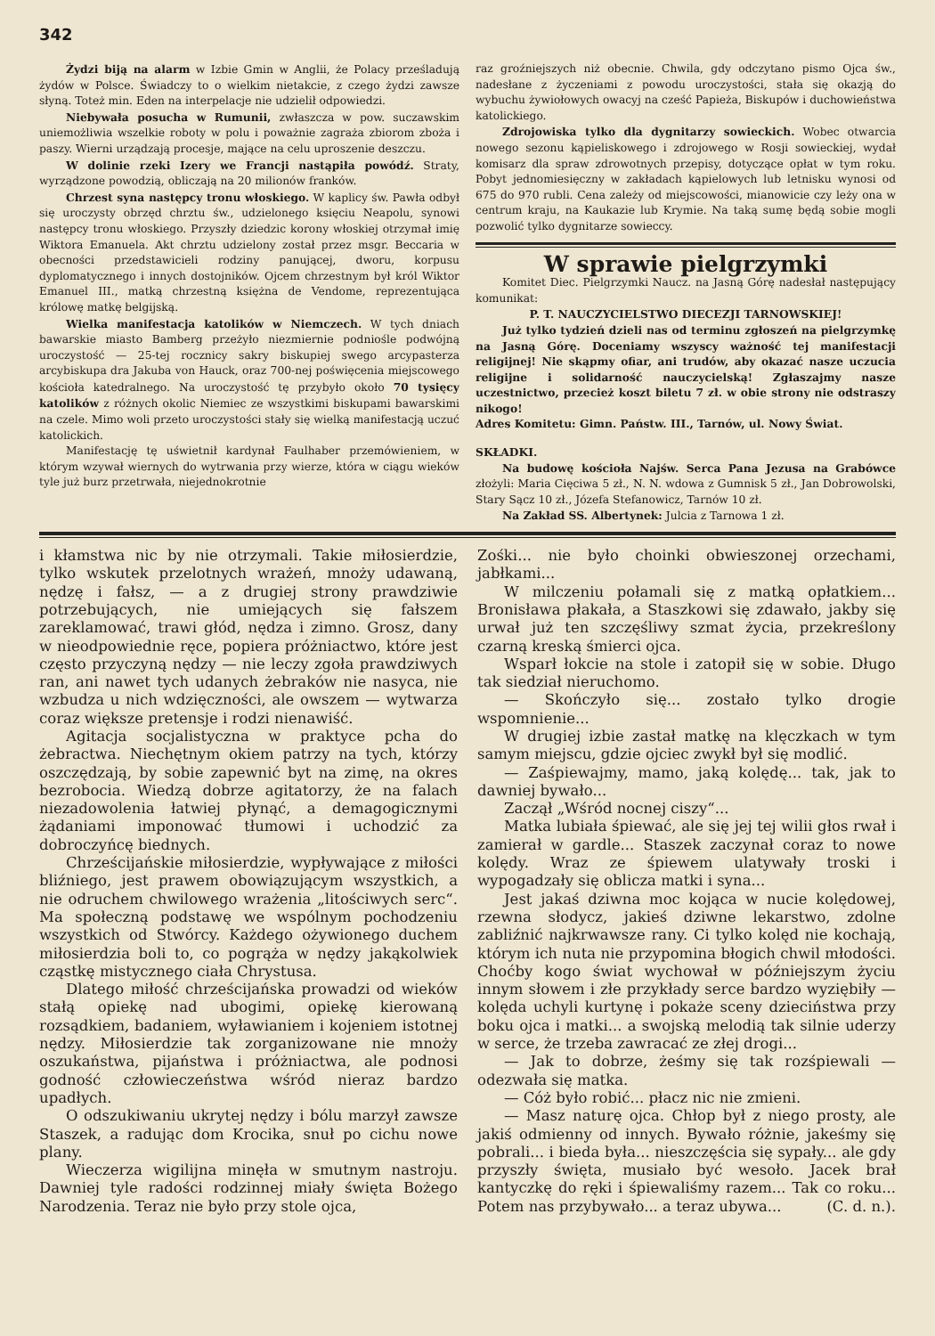342
Żydzi biją na alarm w Izbie Gmin w Anglii, że Polacy prześladują żydów w Polsce. Świadczy to o wielkim nietakcie, z czego żydzi zawsze słyną. Toteż min. Eden na interpelacje nie udzielił odpowiedzi.
Niebywała posucha w Rumunii, zwłaszcza w pow. suczawskim uniemożliwia wszelkie roboty w polu i poważnie zagraża zbiorom zboża i paszy. Wierni urządzają procesje, mające na celu uproszenie deszczu.
W dolinie rzeki Izery we Francji nastąpiła powódź. Straty, wyrządzone powodzią, obliczają na 20 milionów franków.
Chrzest syna następcy tronu włoskiego. W kaplicy św. Pawła odbył się uroczysty obrzęd chrztu św., udzielonego księciu Neapolu, synowi następcy tronu włoskiego. Przyszły dziedzic korony włoskiej otrzymał imię Wiktora Emanuela. Akt chrztu udzielony został przez msgr. Beccaria w obecności przedstawicieli rodziny panującej, dworu, korpusu dyplomatycznego i innych dostojników. Ojcem chrzestnym był król Wiktor Emanuel III., matką chrzestną księżna de Vendome, reprezentująca królowę matkę belgijską.
Wielka manifestacja katolików w Niemczech. W tych dniach bawarskie miasto Bamberg przeżyło niezmiernie podniośle podwójną uroczystość — 25-tej rocznicy sakry biskupiej swego arcypasterza arcybiskupa dra Jakuba von Hauck, oraz 700-nej poświęcenia miejscowego kościoła katedralnego. Na uroczystość tę przybyło około 70 tysięcy katolików z różnych okolic Niemiec ze wszystkimi biskupami bawarskimi na czele. Mimo woli przeto uroczystości stały się wielką manifestacją uczuć katolickich.
Manifestację tę uświetnił kardynał Faulhaber przemówieniem, w którym wzywał wiernych do wytrwania przy wierze, która w ciągu wieków tyle już burz przetrwała, niejednokrotnie
raz groźniejszych niż obecnie. Chwila, gdy odczytano pismo Ojca św., nadesłane z życzeniami z powodu uroczystości, stała się okazją do wybuchu żywiołowych owacyj na cześć Papieża, Biskupów i duchowieństwa katolickiego.
Zdrojowiska tylko dla dygnitarzy sowieckich. Wobec otwarcia nowego sezonu kąpieliskowego i zdrojowego w Rosji sowieckiej, wydał komisarz dla spraw zdrowotnych przepisy, dotyczące opłat w tym roku. Pobyt jednomiesięczny w zakładach kąpielowych lub letnisku wynosi od 675 do 970 rubli. Cena zależy od miejscowości, mianowicie czy leży ona w centrum kraju, na Kaukazie lub Krymie. Na taką sumę będą sobie mogli pozwolić tylko dygnitarze sowieccy.
W sprawie pielgrzymki
Komitet Diec. Pielgrzymki Naucz. na Jasną Górę nadesłał następujący komunikat:
P. T. NAUCZYCIELSTWO DIECEZJI TARNOWSKIEJ!
Już tylko tydzień dzieli nas od terminu zgłoszeń na pielgrzymkę na Jasną Górę. Doceniamy wszyscy ważność tej manifestacji religijnej! Nie skąpmy ofiar, ani trudów, aby okazać nasze uczucia religijne i solidarność nauczycielską! Zgłaszajmy nasze uczestnictwo, przecież koszt biletu 7 zł. w obie strony nie odstraszy nikogo!
Adres Komitetu: Gimn. Państw. III., Tarnów, ul. Nowy Świat.
SKŁADKI.
Na budowę kościoła Najśw. Serca Pana Jezusa na Grabówce złożyli: Maria Cięciwa 5 zł., N. N. wdowa z Gumnisk 5 zł., Jan Dobrowolski, Stary Sącz 10 zł., Józefa Stefanowicz, Tarnów 10 zł.
Na Zakład SS. Albertynek: Julcia z Tarnowa 1 zł.
i kłamstwa nic by nie otrzymali. Takie miłosierdzie, tylko wskutek przelotnych wrażeń, mnoży udawaną, nędzę i fałsz, — a z drugiej strony prawdziwie potrzebujących, nie umiejących się fałszem zareklamować, trawi głód, nędza i zimno. Grosz, dany w nieodpowiednie ręce, popiera próżniactwo, które jest często przyczyną nędzy — nie leczy zgoła prawdziwych ran, ani nawet tych udanych żebraków nie nasyca, nie wzbudza u nich wdzięczności, ale owszem — wytwarza coraz większe pretensje i rodzi nienawiść.
Agitacja socjalistyczna w praktyce pcha do żebractwa. Niechętnym okiem patrzy na tych, którzy oszczędzają, by sobie zapewnić byt na zimę, na okres bezrobocia. Wiedzą dobrze agitatorzy, że na falach niezadowolenia łatwiej płynąć, a demagogicznymi żądaniami imponować tłumowi i uchodzić za dobroczyńcę biednych.
Chrześcijańskie miłosierdzie, wypływające z miłości bliźniego, jest prawem obowiązującym wszystkich, a nie odruchem chwilowego wrażenia „litościwych serc“. Ma społeczną podstawę we wspólnym pochodzeniu wszystkich od Stwórcy. Każdego ożywionego duchem miłosierdzia boli to, co pogrąża w nędzy jakąkolwiek cząstkę mistycznego ciała Chrystusa.
Dlatego miłość chrześcijańska prowadzi od wieków stałą opiekę nad ubogimi, opiekę kierowaną rozsądkiem, badaniem, wyławianiem i kojeniem istotnej nędzy. Miłosierdzie tak zorganizowane nie mnoży oszukaństwa, pijaństwa i próżniactwa, ale podnosi godność człowieczeństwa wśród nieraz bardzo upadłych.
O odszukiwaniu ukrytej nędzy i bólu marzył zawsze Staszek, a radując dom Krocika, snuł po cichu nowe plany.
Wieczerza wigilijna minęła w smutnym nastroju. Dawniej tyle radości rodzinnej miały święta Bożego Narodzenia. Teraz nie było przy stole ojca,
Zośki... nie było choinki obwieszonej orzechami, jabłkami...
W milczeniu połamali się z matką opłatkiem... Bronisława płakała, a Staszkowi się zdawało, jakby się urwał już ten szczęśliwy szmat życia, przekreślony czarną kreską śmierci ojca.
Wsparł łokcie na stole i zatopił się w sobie. Długo tak siedział nieruchomo.
— Skończyło się... zostało tylko drogie wspomnienie...
W drugiej izbie zastał matkę na klęczkach w tym samym miejscu, gdzie ojciec zwykł był się modlić.
— Zaśpiewajmy, mamo, jaką kolędę... tak, jak to dawniej bywało...
Zaczął „Wśród nocnej ciszy“...
Matka lubiała śpiewać, ale się jej tej wilii głos rwał i zamierał w gardle... Staszek zaczynał coraz to nowe kolędy. Wraz ze śpiewem ulatywały troski i wypogadzały się oblicza matki i syna...
Jest jakaś dziwna moc kojąca w nucie kolędowej, rzewna słodycz, jakieś dziwne lekarstwo, zdolne zabliźnić najkrwawsze rany. Ci tylko kolęd nie kochają, którym ich nuta nie przypomina błogich chwil młodości. Choćby kogo świat wychował w późniejszym życiu innym słowem i złe przykłady serce bardzo wyziębiły — kolęda uchyli kurtynę i pokaże sceny dzieciństwa przy boku ojca i matki... a swojską melodią tak silnie uderzy w serce, że trzeba zawracać ze złej drogi...
— Jak to dobrze, żeśmy się tak rozśpiewali — odezwała się matka.
— Cóż było robić... płacz nic nie zmieni.
— Masz naturę ojca. Chłop był z niego prosty, ale jakiś odmienny od innych. Bywało różnie, jakeśmy się pobrali... i bieda była... nieszczęścia się sypały... ale gdy przyszły święta, musiało być wesoło. Jacek brał kantyczkę do ręki i śpiewaliśmy razem... Tak co roku... Potem nas przybywało... a teraz ubywa... (C. d. n.).